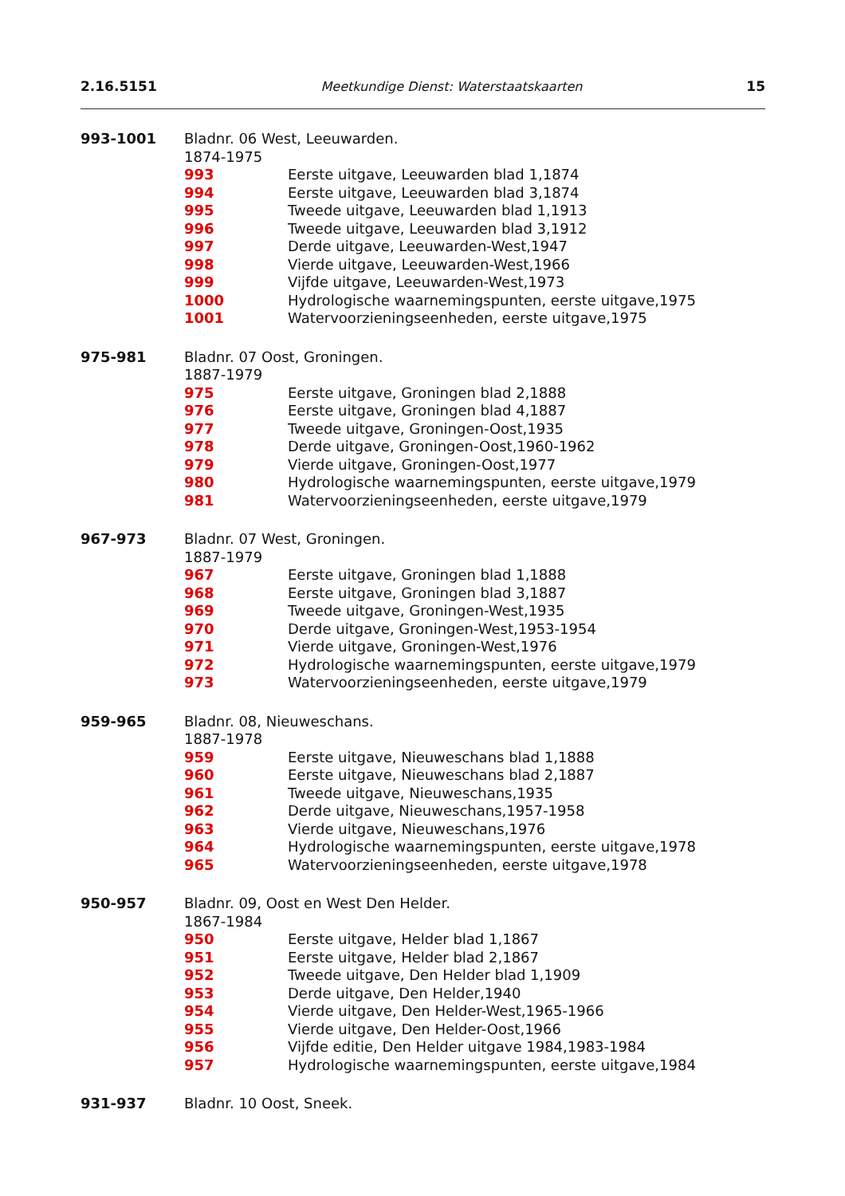2.16.5151 Meetkundige Dienst: Waterstaatskaarten 15
993-1001 Bladnr. 06 West, Leeuwarden.
1874-1975
993 Eerste uitgave, Leeuwarden blad 1,1874
994 Eerste uitgave, Leeuwarden blad 3,1874
995 Tweede uitgave, Leeuwarden blad 1,1913
996 Tweede uitgave, Leeuwarden blad 3,1912
997 Derde uitgave, Leeuwarden-West,1947
998 Vierde uitgave, Leeuwarden-West,1966
999 Vijfde uitgave, Leeuwarden-West,1973
1000 Hydrologische waarnemingspunten, eerste uitgave,1975
1001 Watervoorzieningseenheden, eerste uitgave,1975
975-981 Bladnr. 07 Oost, Groningen.
1887-1979
975 Eerste uitgave, Groningen blad 2,1888
976 Eerste uitgave, Groningen blad 4,1887
977 Tweede uitgave, Groningen-Oost,1935
978 Derde uitgave, Groningen-Oost,1960-1962
979 Vierde uitgave, Groningen-Oost,1977
980 Hydrologische waarnemingspunten, eerste uitgave,1979
981 Watervoorzieningseenheden, eerste uitgave,1979
967-973 Bladnr. 07 West, Groningen.
1887-1979
967 Eerste uitgave, Groningen blad 1,1888
968 Eerste uitgave, Groningen blad 3,1887
969 Tweede uitgave, Groningen-West,1935
970 Derde uitgave, Groningen-West,1953-1954
971 Vierde uitgave, Groningen-West,1976
972 Hydrologische waarnemingspunten, eerste uitgave,1979
973 Watervoorzieningseenheden, eerste uitgave,1979
959-965 Bladnr. 08, Nieuweschans.
1887-1978
959 Eerste uitgave, Nieuweschans blad 1,1888
960 Eerste uitgave, Nieuweschans blad 2,1887
961 Tweede uitgave, Nieuweschans,1935
962 Derde uitgave, Nieuweschans,1957-1958
963 Vierde uitgave, Nieuweschans,1976
964 Hydrologische waarnemingspunten, eerste uitgave,1978
965 Watervoorzieningseenheden, eerste uitgave,1978
950-957 Bladnr. 09, Oost en West Den Helder.
1867-1984
950 Eerste uitgave, Helder blad 1,1867
951 Eerste uitgave, Helder blad 2,1867
952 Tweede uitgave, Den Helder blad 1,1909
953 Derde uitgave, Den Helder,1940
954 Vierde uitgave, Den Helder-West,1965-1966
955 Vierde uitgave, Den Helder-Oost,1966
956 Vijfde editie, Den Helder uitgave 1984,1983-1984
957 Hydrologische waarnemingspunten, eerste uitgave,1984
931-937 Bladnr. 10 Oost, Sneek.